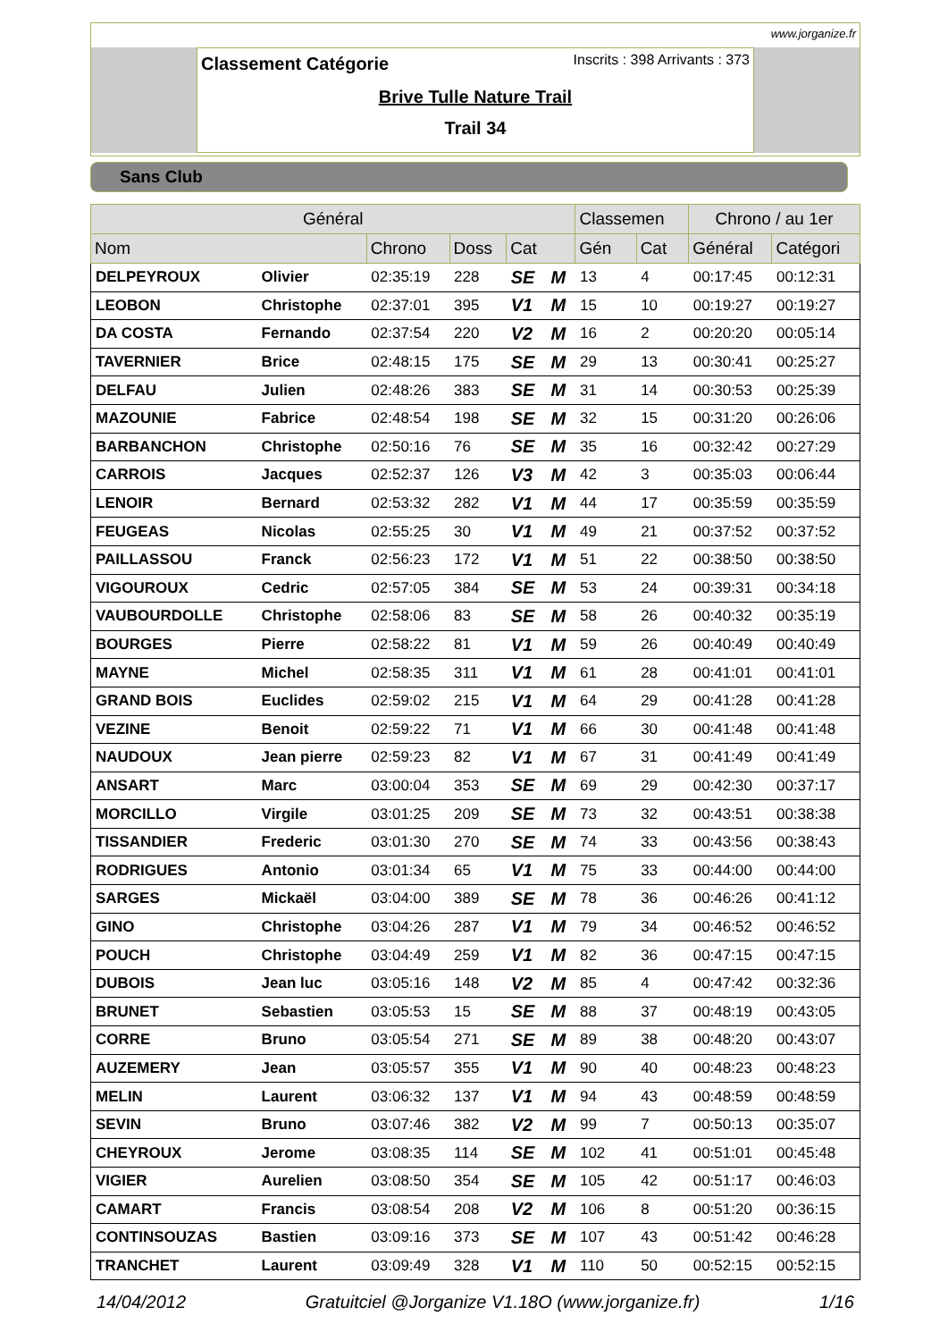www.jorganize.fr
Classement Catégorie
Inscrits : 398 Arrivants : 373
Brive Tulle Nature Trail
Trail 34
Sans Club
| Général | | | | | | Classemen | | Chrono / au 1er | |
| --- | --- | --- | --- | --- | --- | --- | --- | --- | --- |
| Nom | | Chrono | Doss | Cat | | Gén | Cat | Général | Catégori |
| DELPEYROUX | Olivier | 02:35:19 | 228 | SE | M | 13 | 4 | 00:17:45 | 00:12:31 |
| LEOBON | Christophe | 02:37:01 | 395 | V1 | M | 15 | 10 | 00:19:27 | 00:19:27 |
| DA COSTA | Fernando | 02:37:54 | 220 | V2 | M | 16 | 2 | 00:20:20 | 00:05:14 |
| TAVERNIER | Brice | 02:48:15 | 175 | SE | M | 29 | 13 | 00:30:41 | 00:25:27 |
| DELFAU | Julien | 02:48:26 | 383 | SE | M | 31 | 14 | 00:30:53 | 00:25:39 |
| MAZOUNIE | Fabrice | 02:48:54 | 198 | SE | M | 32 | 15 | 00:31:20 | 00:26:06 |
| BARBANCHON | Christophe | 02:50:16 | 76 | SE | M | 35 | 16 | 00:32:42 | 00:27:29 |
| CARROIS | Jacques | 02:52:37 | 126 | V3 | M | 42 | 3 | 00:35:03 | 00:06:44 |
| LENOIR | Bernard | 02:53:32 | 282 | V1 | M | 44 | 17 | 00:35:59 | 00:35:59 |
| FEUGEAS | Nicolas | 02:55:25 | 30 | V1 | M | 49 | 21 | 00:37:52 | 00:37:52 |
| PAILLASSOU | Franck | 02:56:23 | 172 | V1 | M | 51 | 22 | 00:38:50 | 00:38:50 |
| VIGOUROUX | Cedric | 02:57:05 | 384 | SE | M | 53 | 24 | 00:39:31 | 00:34:18 |
| VAUBOURDOLLE | Christophe | 02:58:06 | 83 | SE | M | 58 | 26 | 00:40:32 | 00:35:19 |
| BOURGES | Pierre | 02:58:22 | 81 | V1 | M | 59 | 26 | 00:40:49 | 00:40:49 |
| MAYNE | Michel | 02:58:35 | 311 | V1 | M | 61 | 28 | 00:41:01 | 00:41:01 |
| GRAND BOIS | Euclides | 02:59:02 | 215 | V1 | M | 64 | 29 | 00:41:28 | 00:41:28 |
| VEZINE | Benoit | 02:59:22 | 71 | V1 | M | 66 | 30 | 00:41:48 | 00:41:48 |
| NAUDOUX | Jean pierre | 02:59:23 | 82 | V1 | M | 67 | 31 | 00:41:49 | 00:41:49 |
| ANSART | Marc | 03:00:04 | 353 | SE | M | 69 | 29 | 00:42:30 | 00:37:17 |
| MORCILLO | Virgile | 03:01:25 | 209 | SE | M | 73 | 32 | 00:43:51 | 00:38:38 |
| TISSANDIER | Frederic | 03:01:30 | 270 | SE | M | 74 | 33 | 00:43:56 | 00:38:43 |
| RODRIGUES | Antonio | 03:01:34 | 65 | V1 | M | 75 | 33 | 00:44:00 | 00:44:00 |
| SARGES | Mickaël | 03:04:00 | 389 | SE | M | 78 | 36 | 00:46:26 | 00:41:12 |
| GINO | Christophe | 03:04:26 | 287 | V1 | M | 79 | 34 | 00:46:52 | 00:46:52 |
| POUCH | Christophe | 03:04:49 | 259 | V1 | M | 82 | 36 | 00:47:15 | 00:47:15 |
| DUBOIS | Jean luc | 03:05:16 | 148 | V2 | M | 85 | 4 | 00:47:42 | 00:32:36 |
| BRUNET | Sebastien | 03:05:53 | 15 | SE | M | 88 | 37 | 00:48:19 | 00:43:05 |
| CORRE | Bruno | 03:05:54 | 271 | SE | M | 89 | 38 | 00:48:20 | 00:43:07 |
| AUZEMERY | Jean | 03:05:57 | 355 | V1 | M | 90 | 40 | 00:48:23 | 00:48:23 |
| MELIN | Laurent | 03:06:32 | 137 | V1 | M | 94 | 43 | 00:48:59 | 00:48:59 |
| SEVIN | Bruno | 03:07:46 | 382 | V2 | M | 99 | 7 | 00:50:13 | 00:35:07 |
| CHEYROUX | Jerome | 03:08:35 | 114 | SE | M | 102 | 41 | 00:51:01 | 00:45:48 |
| VIGIER | Aurelien | 03:08:50 | 354 | SE | M | 105 | 42 | 00:51:17 | 00:46:03 |
| CAMART | Francis | 03:08:54 | 208 | V2 | M | 106 | 8 | 00:51:20 | 00:36:15 |
| CONTINSOUZAS | Bastien | 03:09:16 | 373 | SE | M | 107 | 43 | 00:51:42 | 00:46:28 |
| TRANCHET | Laurent | 03:09:49 | 328 | V1 | M | 110 | 50 | 00:52:15 | 00:52:15 |
14/04/2012 Gratuitciel @Jorganize V1.18O (www.jorganize.fr) 1/16